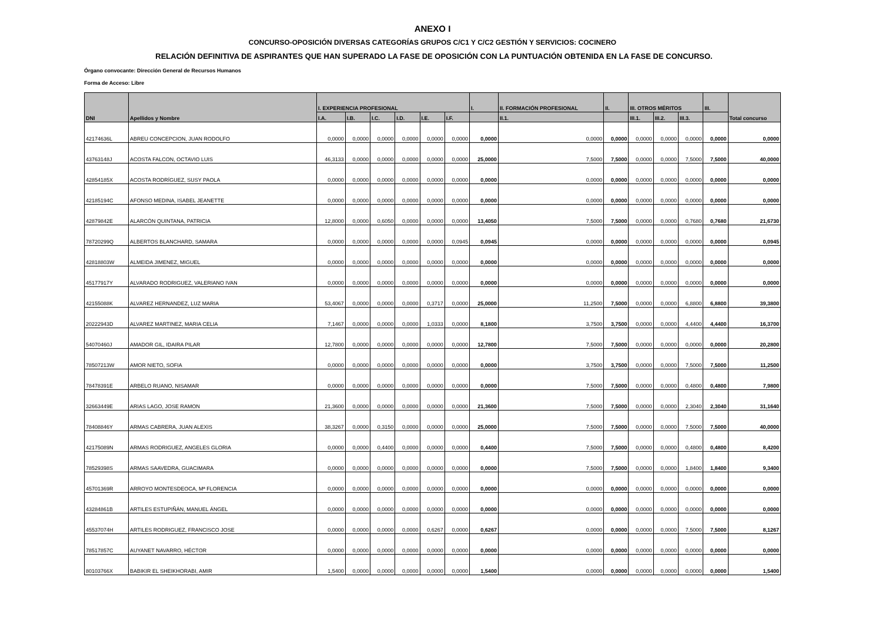ANEXO I
CONCURSO-OPOSICIÓN DIVERSAS CATEGORÍAS GRUPOS C/C1 Y C/C2 GESTIÓN Y SERVICIOS: COCINERO
RELACIÓN DEFINITIVA DE ASPIRANTES QUE HAN SUPERADO LA FASE DE OPOSICIÓN CON LA PUNTUACIÓN OBTENIDA EN LA FASE DE CONCURSO.
Órgano convocante: Dirección General de Recursos Humanos
Forma de Acceso: Libre
| DNI | Apellidos y Nombre | I. EXPERIENCIA PROFESIONAL | | | | | | I. | II. FORMACIÓN PROFESIONAL | II. | III. OTROS MÉRITOS | | | III. | Total concurso |
| --- | --- | --- | --- | --- | --- | --- | --- | --- | --- | --- | --- | --- | --- | --- | --- |
| | | I.A. | I.B. | I.C. | I.D. | I.E. | I.F. | | II.1. | | III.1. | III.2. | III.3. | | |
| 42174636L | ABREU CONCEPCION, JUAN RODOLFO | 0,0000 | 0,0000 | 0,0000 | 0,0000 | 0,0000 | 0,0000 | 0,0000 | 0,0000 | 0,0000 | 0,0000 | 0,0000 | 0,0000 | 0,0000 | 0,0000 |
| 43763148J | ACOSTA FALCON, OCTAVIO LUIS | 46,3133 | 0,0000 | 0,0000 | 0,0000 | 0,0000 | 0,0000 | 25,0000 | 7,5000 | 7,5000 | 0,0000 | 0,0000 | 7,5000 | 7,5000 | 40,0000 |
| 42854185X | ACOSTA RODRÍGUEZ, SUSY PAOLA | 0,0000 | 0,0000 | 0,0000 | 0,0000 | 0,0000 | 0,0000 | 0,0000 | 0,0000 | 0,0000 | 0,0000 | 0,0000 | 0,0000 | 0,0000 | 0,0000 |
| 42185194C | AFONSO MEDINA, ISABEL JEANETTE | 0,0000 | 0,0000 | 0,0000 | 0,0000 | 0,0000 | 0,0000 | 0,0000 | 0,0000 | 0,0000 | 0,0000 | 0,0000 | 0,0000 | 0,0000 | 0,0000 |
| 42879842E | ALARCÓN QUINTANA, PATRICIA | 12,8000 | 0,0000 | 0,6050 | 0,0000 | 0,0000 | 0,0000 | 13,4050 | 7,5000 | 7,5000 | 0,0000 | 0,0000 | 0,7680 | 0,7680 | 21,6730 |
| 78720299Q | ALBERTOS BLANCHARD, SAMARA | 0,0000 | 0,0000 | 0,0000 | 0,0000 | 0,0000 | 0,0945 | 0,0945 | 0,0000 | 0,0000 | 0,0000 | 0,0000 | 0,0000 | 0,0000 | 0,0945 |
| 42818803W | ALMEIDA JIMENEZ, MIGUEL | 0,0000 | 0,0000 | 0,0000 | 0,0000 | 0,0000 | 0,0000 | 0,0000 | 0,0000 | 0,0000 | 0,0000 | 0,0000 | 0,0000 | 0,0000 | 0,0000 |
| 45177917Y | ALVARADO RODRIGUEZ, VALERIANO IVAN | 0,0000 | 0,0000 | 0,0000 | 0,0000 | 0,0000 | 0,0000 | 0,0000 | 0,0000 | 0,0000 | 0,0000 | 0,0000 | 0,0000 | 0,0000 | 0,0000 |
| 42155088K | ALVAREZ HERNANDEZ, LUZ MARIA | 53,4067 | 0,0000 | 0,0000 | 0,0000 | 0,3717 | 0,0000 | 25,0000 | 11,2500 | 7,5000 | 0,0000 | 0,0000 | 6,8800 | 6,8800 | 39,3800 |
| 20222943D | ALVAREZ MARTINEZ, MARIA CELIA | 7,1467 | 0,0000 | 0,0000 | 0,0000 | 1,0333 | 0,0000 | 8,1800 | 3,7500 | 3,7500 | 0,0000 | 0,0000 | 4,4400 | 4,4400 | 16,3700 |
| 54070460J | AMADOR GIL, IDAIRA PILAR | 12,7800 | 0,0000 | 0,0000 | 0,0000 | 0,0000 | 0,0000 | 12,7800 | 7,5000 | 7,5000 | 0,0000 | 0,0000 | 0,0000 | 0,0000 | 20,2800 |
| 78507213W | AMOR NIETO, SOFIA | 0,0000 | 0,0000 | 0,0000 | 0,0000 | 0,0000 | 0,0000 | 0,0000 | 3,7500 | 3,7500 | 0,0000 | 0,0000 | 7,5000 | 7,5000 | 11,2500 |
| 78478391E | ARBELO RUANO, NISAMAR | 0,0000 | 0,0000 | 0,0000 | 0,0000 | 0,0000 | 0,0000 | 0,0000 | 7,5000 | 7,5000 | 0,0000 | 0,0000 | 0,4800 | 0,4800 | 7,9800 |
| 32663449E | ARIAS LAGO, JOSE RAMON | 21,3600 | 0,0000 | 0,0000 | 0,0000 | 0,0000 | 0,0000 | 21,3600 | 7,5000 | 7,5000 | 0,0000 | 0,0000 | 2,3040 | 2,3040 | 31,1640 |
| 78408846Y | ARMAS CABRERA, JUAN ALEXIS | 38,3267 | 0,0000 | 0,3150 | 0,0000 | 0,0000 | 0,0000 | 25,0000 | 7,5000 | 7,5000 | 0,0000 | 0,0000 | 7,5000 | 7,5000 | 40,0000 |
| 42175089N | ARMAS RODRIGUEZ, ANGELES GLORIA | 0,0000 | 0,0000 | 0,4400 | 0,0000 | 0,0000 | 0,0000 | 0,4400 | 7,5000 | 7,5000 | 0,0000 | 0,0000 | 0,4800 | 0,4800 | 8,4200 |
| 78529398S | ARMAS SAAVEDRA, GUACIMARA | 0,0000 | 0,0000 | 0,0000 | 0,0000 | 0,0000 | 0,0000 | 0,0000 | 7,5000 | 7,5000 | 0,0000 | 0,0000 | 1,8400 | 1,8400 | 9,3400 |
| 45701369R | ARROYO MONTESDEOCA, Mª FLORENCIA | 0,0000 | 0,0000 | 0,0000 | 0,0000 | 0,0000 | 0,0000 | 0,0000 | 0,0000 | 0,0000 | 0,0000 | 0,0000 | 0,0000 | 0,0000 | 0,0000 |
| 43284861B | ARTILES ESTUPIÑÁN, MANUEL ÁNGEL | 0,0000 | 0,0000 | 0,0000 | 0,0000 | 0,0000 | 0,0000 | 0,0000 | 0,0000 | 0,0000 | 0,0000 | 0,0000 | 0,0000 | 0,0000 | 0,0000 |
| 45537074H | ARTILES RODRIGUEZ, FRANCISCO JOSE | 0,0000 | 0,0000 | 0,0000 | 0,0000 | 0,6267 | 0,0000 | 0,6267 | 0,0000 | 0,0000 | 0,0000 | 0,0000 | 7,5000 | 7,5000 | 8,1267 |
| 78517857C | AUYANET NAVARRO, HÉCTOR | 0,0000 | 0,0000 | 0,0000 | 0,0000 | 0,0000 | 0,0000 | 0,0000 | 0,0000 | 0,0000 | 0,0000 | 0,0000 | 0,0000 | 0,0000 | 0,0000 |
| 80103766X | BABIKIR EL SHEIKHORABI, AMIR | 1,5400 | 0,0000 | 0,0000 | 0,0000 | 0,0000 | 0,0000 | 1,5400 | 0,0000 | 0,0000 | 0,0000 | 0,0000 | 0,0000 | 0,0000 | 1,5400 |